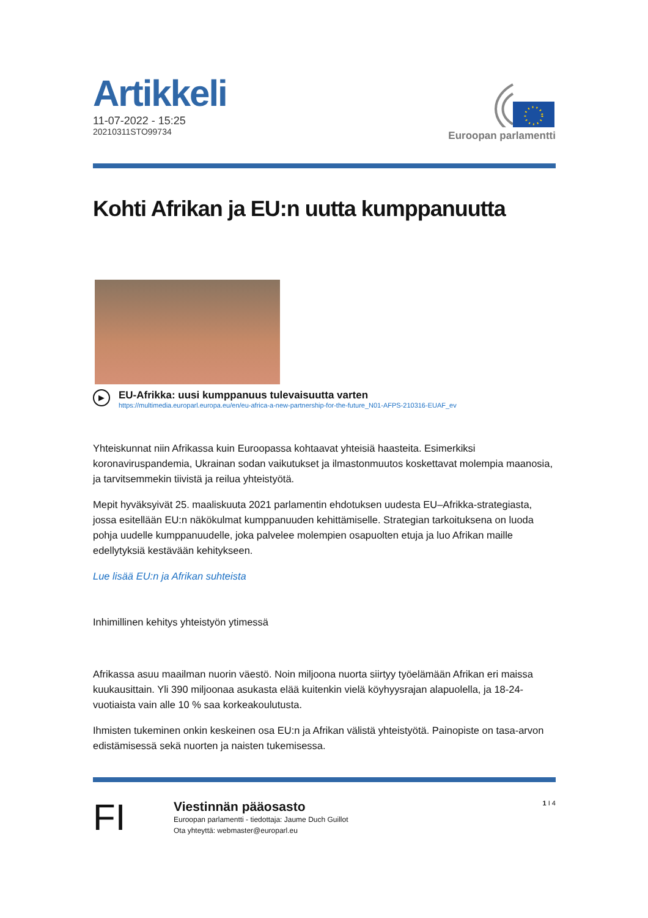Artikkeli
11-07-2022 - 15:25
20210311STO99734
Euroopan parlamentti
Kohti Afrikan ja EU:n uutta kumppanuutta
▶
EU-Afrikka: uusi kumppanuus tulevaisuutta varten
https://multimedia.europarl.europa.eu/en/eu-africa-a-new-partnership-for-the-future_N01-AFPS-210316-EUAF_ev
Yhteiskunnat niin Afrikassa kuin Euroopassa kohtaavat yhteisiä haasteita. Esimerkiksi koronaviruspandemia, Ukrainan sodan vaikutukset ja ilmastonmuutos koskettavat molempia maanosia, ja tarvitsemmekin tiivistä ja reilua yhteistyötä.
Mepit hyväksyivät 25. maaliskuuta 2021 parlamentin ehdotuksen uudesta EU–Afrikka-strategiasta, jossa esitellään EU:n näkökulmat kumppanuuden kehittämiselle. Strategian tarkoituksena on luoda pohja uudelle kumppanuudelle, joka palvelee molempien osapuolten etuja ja luo Afrikan maille edellytyksiä kestävään kehitykseen.
Lue lisää EU:n ja Afrikan suhteista
Inhimillinen kehitys yhteistyön ytimessä
Afrikassa asuu maailman nuorin väestö. Noin miljoona nuorta siirtyy työelämään Afrikan eri maissa kuukausittain. Yli 390 miljoonaa asukasta elää kuitenkin vielä köyhyysrajan alapuolella, ja 18-24-vuotiaista vain alle 10 % saa korkeakoulutusta.
Ihmisten tukeminen onkin keskeinen osa EU:n ja Afrikan välistä yhteistyötä. Painopiste on tasa-arvon edistämisessä sekä nuorten ja naisten tukemisessa.
FI
Viestinnän pääosasto
Euroopan parlamentti - tiedottaja: Jaume Duch Guillot
Ota yhteyttä: webmaster@europarl.eu
1 I 4